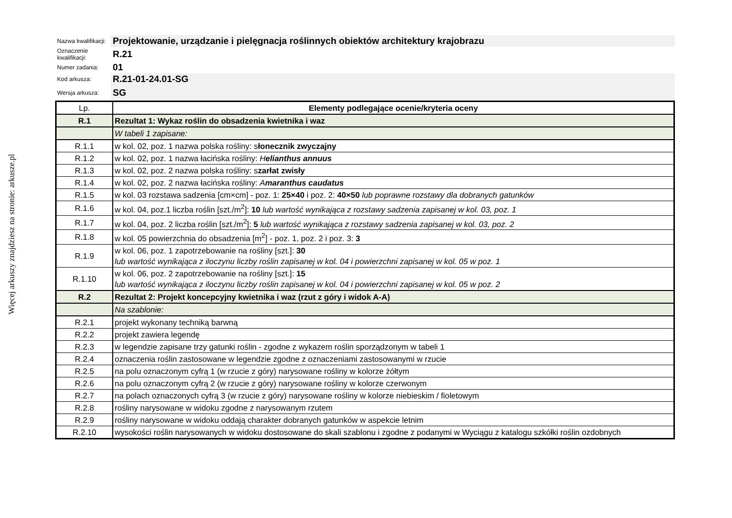Więcej arkuszy znajdziesz na stronie: arkusze.pl
| Nazwa kwalifikacji: | Projektowanie, urządzanie i pielęgnacja roślinnych obiektów architektury krajobrazu |
| Oznaczenie kwalifikacji: | R.21 |
| Numer zadania: | 01 |
| Kod arkusza: | R.21-01-24.01-SG |
| Wersja arkusza: | SG |
| Lp. | Elementy podlegające ocenie/kryteria oceny |
| --- | --- |
| R.1 | Rezultat 1: Wykaz roślin do obsadzenia kwietnika i waz |
| | W tabeli 1 zapisane: |
| R.1.1 | w kol. 02, poz. 1 nazwa polska rośliny: s łonecznik zwyczajny |
| R.1.2 | w kol. 02, poz. 1 nazwa łacińska rośliny: H elianthus annuus |
| R.1.3 | w kol. 02, poz. 2 nazwa polska rośliny: s zarłat zwisły |
| R.1.4 | w kol. 02, poz. 2 nazwa łacińska rośliny: A maranthus caudatus |
| R.1.5 | w kol. 03 rozstawa sadzenia [cm×cm] - poz. 1: 25×40 i poz. 2: 40×50 lub poprawne rozstawy dla dobranych gatunków |
| R.1.6 | w kol. 04, poz.1 liczba roślin [szt./m<sup>2</sup>]: 10 lub wartość wynikająca z rozstawy sadzenia zapisanej w kol. 03, poz. 1 |
| R.1.7 | w kol. 04, poz. 2 liczba roślin [szt./m<sup>2</sup>]: 5 lub wartość wynikająca z rozstawy sadzenia zapisanej w kol. 03, poz. 2 |
| R.1.8 | w kol. 05 powierzchnia do obsadzenia [m<sup>2</sup>] - poz. 1, poz. 2 i poz. 3: 3 |
| R.1.9 | w kol. 06, poz. 1 zapotrzebowanie na rośliny [szt.]: 30 lub wartość wynikająca z iloczynu liczby roślin zapisanej w kol. 04 i powierzchni zapisanej w kol. 05 w poz. 1 |
| R.1.10 | w kol. 06, poz. 2 zapotrzebowanie na rośliny [szt.]: 15 lub wartość wynikająca z iloczynu liczby roślin zapisanej w kol. 04 i powierzchni zapisanej w kol. 05 w poz. 2 |
| R.2 | Rezultat 2: Projekt koncepcyjny kwietnika i waz (rzut z góry i widok A-A) |
| | Na szablonie: |
| R.2.1 | projekt wykonany techniką barwną |
| R.2.2 | projekt zawiera legendę |
| R.2.3 | w legendzie zapisane trzy gatunki roślin - zgodne z wykazem roślin sporządzonym w tabeli 1 |
| R.2.4 | oznaczenia roślin zastosowane w legendzie zgodne z oznaczeniami zastosowanymi w rzucie |
| R.2.5 | na polu oznaczonym cyfrą 1 (w rzucie z góry) narysowane rośliny w kolorze żółtym |
| R.2.6 | na polu oznaczonym cyfrą 2 (w rzucie z góry) narysowane rośliny w kolorze czerwonym |
| R.2.7 | na polach oznaczonych cyfrą 3 (w rzucie z góry) narysowane rośliny w kolorze niebieskim / fioletowym |
| R.2.8 | rośliny narysowane w widoku zgodne z narysowanym rzutem |
| R.2.9 | rośliny narysowane w widoku oddają charakter dobranych gatunków w aspekcie letnim |
| R.2.10 | wysokości roślin narysowanych w widoku dostosowane do skali szablonu i zgodne z podanymi w Wyciągu z katalogu szkółki roślin ozdobnych |